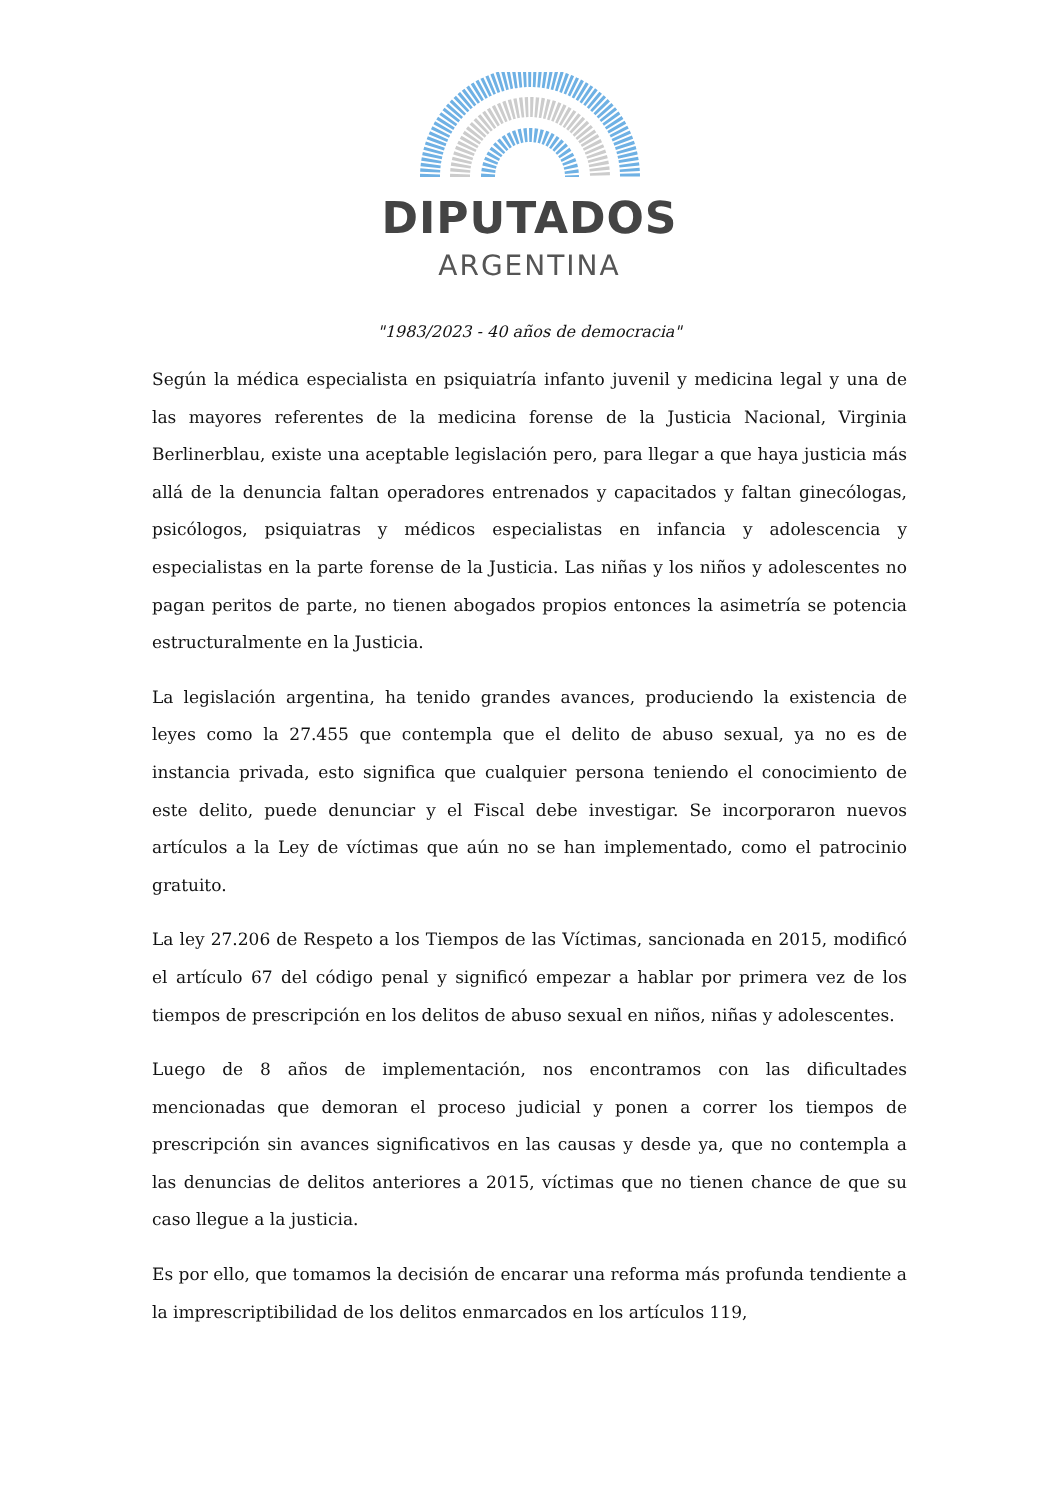DIPUTADOS
ARGENTINA
"1983/2023 - 40 años de democracia"
Según la médica especialista en psiquiatría infanto juvenil y medicina legal y una de las mayores referentes de la medicina forense de la Justicia Nacional, Virginia Berlinerblau, existe una aceptable legislación pero, para llegar a que haya justicia más allá de la denuncia faltan operadores entrenados y capacitados y faltan ginecólogas, psicólogos, psiquiatras y médicos especialistas en infancia y adolescencia y especialistas en la parte forense de la Justicia. Las niñas y los niños y adolescentes no pagan peritos de parte, no tienen abogados propios entonces la asimetría se potencia estructuralmente en la Justicia.
La legislación argentina, ha tenido grandes avances, produciendo la existencia de leyes como la 27.455 que contempla que el delito de abuso sexual, ya no es de instancia privada, esto significa que cualquier persona teniendo el conocimiento de este delito, puede denunciar y el Fiscal debe investigar. Se incorporaron nuevos artículos a la Ley de víctimas que aún no se han implementado, como el patrocinio gratuito.
La ley 27.206 de Respeto a los Tiempos de las Víctimas, sancionada en 2015, modificó el artículo 67 del código penal y significó empezar a hablar por primera vez de los tiempos de prescripción en los delitos de abuso sexual en niños, niñas y adolescentes.
Luego de 8 años de implementación, nos encontramos con las dificultades mencionadas que demoran el proceso judicial y ponen a correr los tiempos de prescripción sin avances significativos en las causas y desde ya, que no contempla a las denuncias de delitos anteriores a 2015, víctimas que no tienen chance de que su caso llegue a la justicia.
Es por ello, que tomamos la decisión de encarar una reforma más profunda tendiente a la imprescriptibilidad de los delitos enmarcados en los artículos 119,